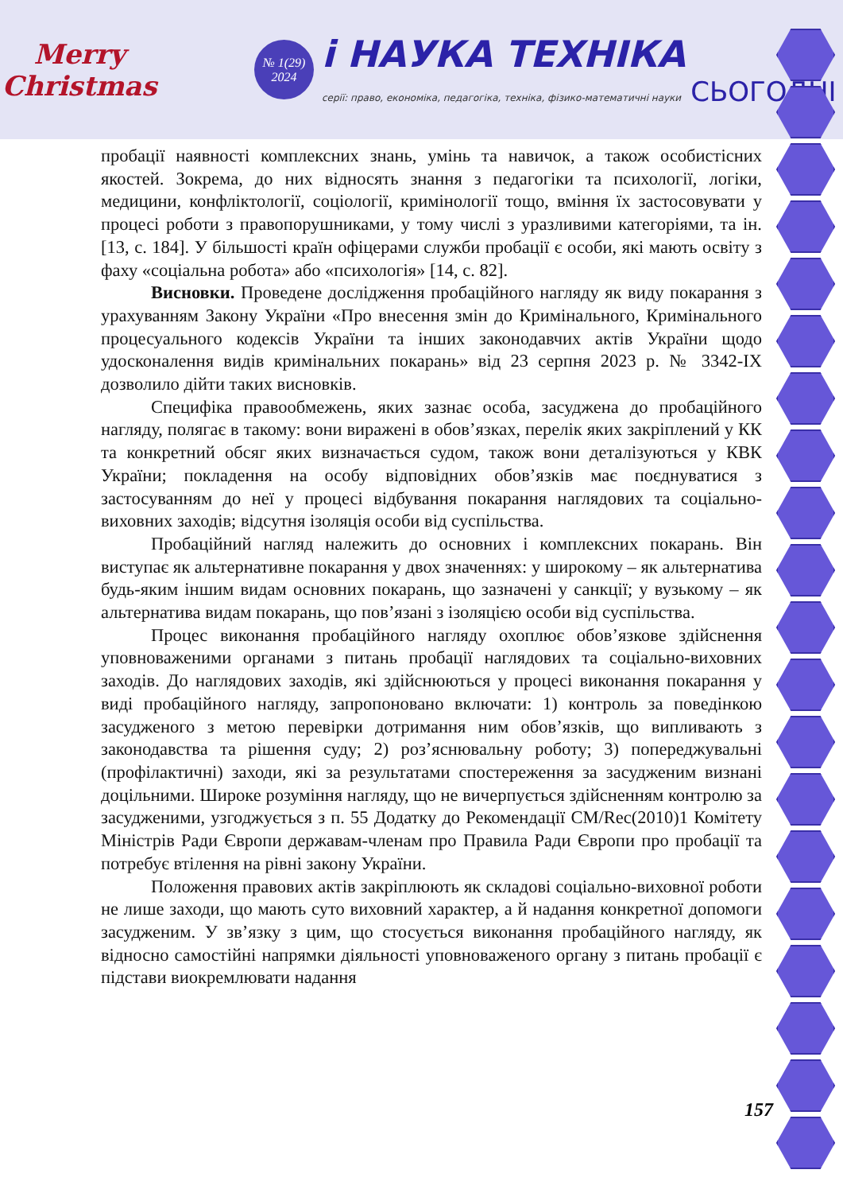Merry Christmas
№ 1(29)
2024
i НАУКА ТЕХНІКА
серії: право, економіка, педагогіка, техніка, фізико-математичні науки СЬОГОДНІ
пробації наявності комплексних знань, умінь та навичок, а також особистісних якостей. Зокрема, до них відносять знання з педагогіки та психології, логіки, медицини, конфліктології, соціології, кримінології тощо, вміння їх застосовувати у процесі роботи з правопорушниками, у тому числі з уразливими категоріями, та ін. [13, с. 184]. У більшості країн офіцерами служби пробації є особи, які мають освіту з фаху «соціальна робота» або «психологія» [14, с. 82].
Висновки. Проведене дослідження пробаційного нагляду як виду покарання з урахуванням Закону України «Про внесення змін до Кримінального, Кримінального процесуального кодексів України та інших законодавчих актів України щодо удосконалення видів кримінальних покарань» від 23 серпня 2023 р. № 3342-IX дозволило дійти таких висновків.
Специфіка правообмежень, яких зазнає особа, засуджена до пробаційного нагляду, полягає в такому: вони виражені в обов’язках, перелік яких закріплений у КК та конкретний обсяг яких визначається судом, також вони деталізуються у КВК України; покладення на особу відповідних обов’язків має поєднуватися з застосуванням до неї у процесі відбування покарання наглядових та соціально-виховних заходів; відсутня ізоляція особи від суспільства.
Пробаційний нагляд належить до основних і комплексних покарань. Він виступає як альтернативне покарання у двох значеннях: у широкому – як альтернатива будь-яким іншим видам основних покарань, що зазначені у санкції; у вузькому – як альтернатива видам покарань, що пов’язані з ізоляцією особи від суспільства.
Процес виконання пробаційного нагляду охоплює обов’язкове здійснення уповноваженими органами з питань пробації наглядових та соціально-виховних заходів. До наглядових заходів, які здійснюються у процесі виконання покарання у виді пробаційного нагляду, запропоновано включати: 1) контроль за поведінкою засудженого з метою перевірки дотримання ним обов’язків, що випливають з законодавства та рішення суду; 2) роз’яснювальну роботу; 3) попереджувальні (профілактичні) заходи, які за результатами спостереження за засудженим визнані доцільними. Широке розуміння нагляду, що не вичерпується здійсненням контролю за засудженими, узгоджується з п. 55 Додатку до Рекомендації CM/Rec(2010)1 Комітету Міністрів Ради Європи державам-членам про Правила Ради Європи про пробації та потребує втілення на рівні закону України.
Положення правових актів закріплюють як складові соціально-виховної роботи не лише заходи, що мають суто виховний характер, а й надання конкретної допомоги засудженим. У зв’язку з цим, що стосується виконання пробаційного нагляду, як відносно самостійні напрямки діяльності уповноваженого органу з питань пробації є підстави виокремлювати надання
157